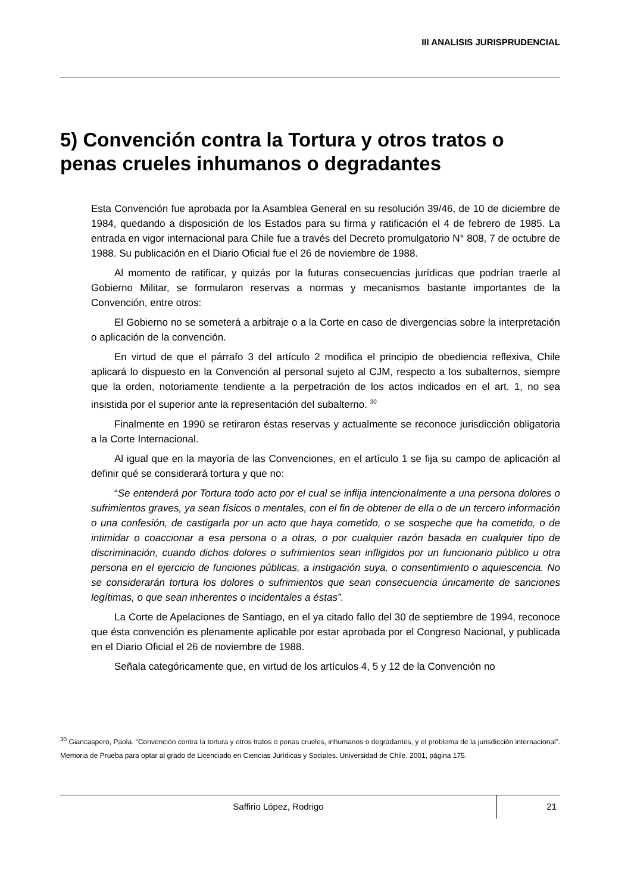III ANALISIS JURISPRUDENCIAL
5) Convención contra la Tortura y otros tratos o penas crueles inhumanos o degradantes
Esta Convención fue aprobada por la Asamblea General en su resolución 39/46, de 10 de diciembre de 1984, quedando a disposición de los Estados para su firma y ratificación el 4 de febrero de 1985. La entrada en vigor internacional para Chile fue a través del Decreto promulgatorio N° 808, 7 de octubre de 1988. Su publicación en el Diario Oficial fue el 26 de noviembre de 1988.
Al momento de ratificar, y quizás por la futuras consecuencias jurídicas que podrían traerle al Gobierno Militar, se formularon reservas a normas y mecanismos bastante importantes de la Convención, entre otros:
El Gobierno no se someterá a arbitraje o a la Corte en caso de divergencias sobre la interpretación o aplicación de la convención.
En virtud de que el párrafo 3 del artículo 2 modifica el principio de obediencia reflexiva, Chile aplicará lo dispuesto en la Convención al personal sujeto al CJM, respecto a los subalternos, siempre que la orden, notoriamente tendiente a la perpetración de los actos indicados en el art. 1, no sea insistida por el superior ante la representación del subalterno. <sup>30</sup>
Finalmente en 1990 se retiraron éstas reservas y actualmente se reconoce jurisdicción obligatoria a la Corte Internacional.
Al igual que en la mayoría de las Convenciones, en el artículo 1 se fija su campo de aplicación al definir qué se considerará tortura y que no:
“Se entenderá por Tortura todo acto por el cual se inflija intencionalmente a una persona dolores o sufrimientos graves, ya sean físicos o mentales, con el fin de obtener de ella o de un tercero información o una confesión, de castigarla por un acto que haya cometido, o se sospeche que ha cometido, o de intimidar o coaccionar a esa persona o a otras, o por cualquier razón basada en cualquier tipo de discriminación, cuando dichos dolores o sufrimientos sean infligidos por un funcionario público u otra persona en el ejercicio de funciones públicas, a instigación suya, o consentimiento o aquiescencia. No se considerarán tortura los dolores o sufrimientos que sean consecuencia únicamente de sanciones legítimas, o que sean inherentes o incidentales a éstas”.
La Corte de Apelaciones de Santiago, en el ya citado fallo del 30 de septiembre de 1994, reconoce que ésta convención es plenamente aplicable por estar aprobada por el Congreso Nacional, y publicada en el Diario Oficial el 26 de noviembre de 1988.
Señala categóricamente que, en virtud de los artículos 4, 5 y 12 de la Convención no
<sup>30</sup> Giancaspero, Paola. “Convención contra la tortura y otros tratos o penas crueles, inhumanos o degradantes, y el problema de la jurisdicción internacional”. Memoria de Prueba para optar al grado de Licenciado en Ciencias Jurídicas y Sociales. Universidad de Chile. 2001, página 175.
Saffirio López, Rodrigo 21